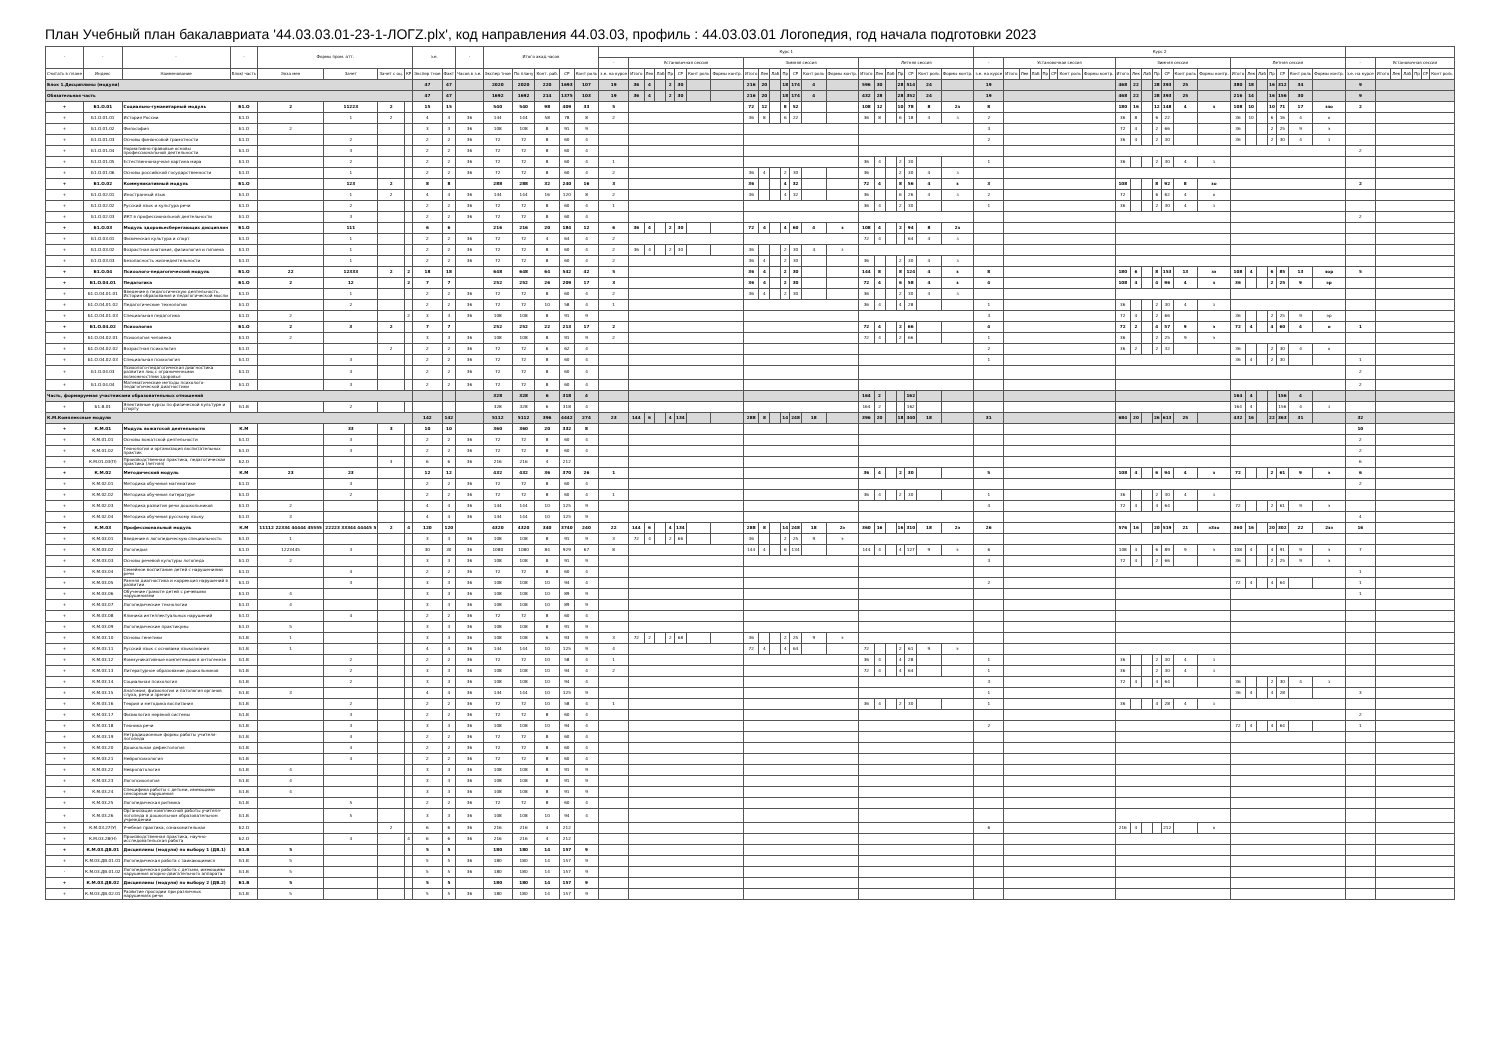План Учебный план бакалавриата '44.03.03.01-23-1-ЛОГZ.plx', код направления 44.03.03, профиль : 44.03.03.01 Логопедия, год начала подготовки 2023
| - | - | - | - | Формы пром. атт. | | | | з.е. | | - | Итого акад.часов | | | | | Курс 1 | | | | | | | | | | | | | | | | | | | | | | Курс 2 | | | | | | | | | | | | | | | | | | | | | | | | | | | | |
| --- | --- | --- | --- | --- | --- | --- | --- | --- | --- | --- | --- | --- | --- | --- | --- | --- | --- | --- | --- | --- | --- | --- | --- | --- | --- | --- | --- | --- | --- | --- | --- | --- | --- | --- | --- | --- | --- | --- | --- | --- | --- | --- | --- | --- | --- | --- | --- | --- | --- | --- | --- | --- | --- | --- | --- | --- | --- | --- | --- | --- | --- | --- | --- | --- | --- | --- |
| | | | | | | | | | | | | | | | | - | Установочная сессия | | | | | | | Зимняя сессия | | | | | | | Летняя сессия | | | | | | | - | Установочная сессия | | | | | | | Зимняя сессия | | | | | | | Летняя сессия | | | | | | | - | Установочная сессия | | | | | |
| Считать в плане | Индекс | Наименование | Блок/ часть | Экза мен | Зачет | Зачет с оц. | КР | Экспер тное | Факт | Часов в з.е. | Экспер тное | По плану | Конт. раб. | СР | Конт роль | з.е. на курсе | Итого | Лек | Лаб | Пр | СР | Конт роль | Формы контр. | Итого | Лек | Лаб | Пр | СР | Конт роль | Формы контр. | Итого | Лек | Лаб | Пр | СР | Конт роль | Формы контр. | з.е. на курсе | Итого | Лек | Лаб | Пр | СР | Конт роль | Формы контр. | Итого | Лек | Лаб | Пр | СР | Конт роль | Формы контр. | Итого | Лек | Лаб | Пр | СР | Конт роль | Формы контр. | з.е. на курсе | Итого | Лек | Лаб | Пр | СР | Конт роль |
| Блок 1.Дисциплины (модули) | | | | | | | | 47 | 47 | | 2020 | 2020 | 220 | 1693 | 107 | 19 | 36 | 4 | | 2 | 30 | | | 216 | 20 | | 18 | 174 | 4 | | 596 | 30 | | 28 | 514 | 24 | | 19 | | | | | | | | 468 | 22 | | 28 | 393 | 25 | | 380 | 18 | | 16 | 312 | 34 | | 9 | | | | | | |
| Обязательная часть | | | | | | | | 47 | 47 | | 1692 | 1692 | 214 | 1375 | 103 | 19 | 36 | 4 | | 2 | 30 | | | 216 | 20 | | 18 | 174 | 4 | | 432 | 28 | | 28 | 352 | 24 | | 19 | | | | | | | | 468 | 22 | | 28 | 393 | 25 | | 216 | 14 | | 16 | 156 | 30 | | 9 | | | | | | |
| + | Б1.О.01 | Социально-гуманитарный модуль | Б1.О | 2 | 11223 | 2 | | 15 | 15 | | 540 | 540 | 98 | 409 | 33 | 5 | | | | | | | | 72 | 12 | | 8 | 52 | | | 108 | 12 | | 10 | 78 | 8 | 2з | 8 | | | | | | | | 180 | 16 | | 12 | 148 | 4 | з | 108 | 10 | | 10 | 71 | 17 | ззо | 2 | | | | | | |
| + | Б1.О.01.01 | История России | Б1.О | | 1 | 2 | | 4 | 4 | 36 | 144 | 144 | 58 | 78 | 8 | 2 | | | | | | | | 36 | 8 | | 6 | 22 | | | 36 | 8 | | 6 | 18 | 4 | з | 2 | | | | | | | | 36 | 8 | | 6 | 22 | | | 36 | 10 | | 6 | 16 | 4 | о | | | | | | | |
| + | Б1.О.01.02 | Философия | Б1.О | 2 | | | | 3 | 3 | 36 | 108 | 108 | 8 | 91 | 9 | | | | | | | | | | | | | | | | | | | | | | | 3 | | | | | | | | 72 | 4 | | 2 | 66 | | | 36 | | | 2 | 25 | 9 | э | | | | | | | |
| + | Б1.О.01.03 | Основы финансовой грамотности | Б1.О | | 2 | | | 2 | 2 | 36 | 72 | 72 | 8 | 60 | 4 | | | | | | | | | | | | | | | | | | | | | | | 2 | | | | | | | | 36 | 4 | | 2 | 30 | | | 36 | | | 2 | 30 | 4 | з | | | | | | | |
| + | Б1.О.01.04 | Нормативно-правовые основы профессиональной деятельности | Б1.О | | 3 | | | 2 | 2 | 36 | 72 | 72 | 8 | 60 | 4 | | | | | | | | | | | | | | | | | | | | | | | | | | | | | | | | | | | | | | | | | | | | | 2 | | | | | | |
| + | Б1.О.01.05 | Естественнонаучная картина мира | Б1.О | | 2 | | | 2 | 2 | 36 | 72 | 72 | 8 | 60 | 4 | 1 | | | | | | | | | | | | | | | 36 | 4 | | 2 | 30 | | | 1 | | | | | | | | 36 | | | 2 | 30 | 4 | з | | | | | | | | | | | | | | |
| + | Б1.О.01.06 | Основы российской государственности | Б1.О | | 1 | | | 2 | 2 | 36 | 72 | 72 | 8 | 60 | 4 | 2 | | | | | | | | 36 | 4 | | 2 | 30 | | | 36 | | | 2 | 30 | 4 | з | | | | | | | | | | | | | | | | | | | | | | | | | | | | | |
| + | Б1.О.02 | Коммуникативный модуль | Б1.О | | 123 | 2 | | 8 | 8 | | 288 | 288 | 32 | 240 | 16 | 3 | | | | | | | | 36 | | | 4 | 32 | | | 72 | 4 | | 8 | 56 | 4 | з | 3 | | | | | | | | 108 | | | 8 | 92 | 8 | зо | | | | | | | | 2 | | | | | | |
| + | Б1.О.02.01 | Иностранный язык | Б1.О | | 1 | 2 | | 4 | 4 | 36 | 144 | 144 | 16 | 120 | 8 | 2 | | | | | | | | 36 | | | 4 | 32 | | | 36 | | | 6 | 26 | 4 | з | 2 | | | | | | | | 72 | | | 6 | 62 | 4 | о | | | | | | | | | | | | | | |
| + | Б1.О.02.02 | Русский язык и культура речи | Б1.О | | 2 | | | 2 | 2 | 36 | 72 | 72 | 8 | 60 | 4 | 1 | | | | | | | | | | | | | | | 36 | 4 | | 2 | 30 | | | 1 | | | | | | | | 36 | | | 2 | 30 | 4 | з | | | | | | | | | | | | | | |
| + | Б1.О.02.03 | ИКТ в профессиональной деятельности | Б1.О | | 3 | | | 2 | 2 | 36 | 72 | 72 | 8 | 60 | 4 | | | | | | | | | | | | | | | | | | | | | | | | | | | | | | | | | | | | | | | | | | | | | 2 | | | | | | |
| + | Б1.О.03 | Модуль здоровьесберегающих дисциплин | Б1.О | | 111 | | | 6 | 6 | | 216 | 216 | 20 | 184 | 12 | 6 | 36 | 4 | | 2 | 30 | | | 72 | 4 | | 4 | 60 | 4 | з | 108 | 4 | | 2 | 94 | 8 | 2з | | | | | | | | | | | | | | | | | | | | | | | | | | | | | |
| + | Б1.О.03.01 | Физическая культура и спорт | Б1.О | | 1 | | | 2 | 2 | 36 | 72 | 72 | 4 | 64 | 4 | 2 | | | | | | | | | | | | | | | 72 | 4 | | | 64 | 4 | з | | | | | | | | | | | | | | | | | | | | | | | | | | | | | |
| + | Б1.О.03.02 | Возрастная анатомия, физиология и гигиена | Б1.О | | 1 | | | 2 | 2 | 36 | 72 | 72 | 8 | 60 | 4 | 2 | 36 | 4 | | 2 | 30 | | | 36 | | | 2 | 30 | 4 | з | | | | | | | | | | | | | | | | | | | | | | | | | | | | | | | | | | | | |
| + | Б1.О.03.03 | Безопасность жизнедеятельности | Б1.О | | 1 | | | 2 | 2 | 36 | 72 | 72 | 8 | 60 | 4 | 2 | | | | | | | | 36 | 4 | | 2 | 30 | | | 36 | | | 2 | 30 | 4 | з | | | | | | | | | | | | | | | | | | | | | | | | | | | | | |
| + | Б1.О.04 | Психолого-педагогический модуль | Б1.О | 22 | 12333 | 2 | 2 | 18 | 18 | | 648 | 648 | 64 | 542 | 42 | 5 | | | | | | | | 36 | 4 | | 2 | 30 | | | 144 | 8 | | 8 | 124 | 4 | з | 8 | | | | | | | | 180 | 6 | | 8 | 153 | 13 | зэ | 108 | 4 | | 6 | 85 | 13 | зор | 5 | | | | | | |
| + | Б1.О.04.01 | Педагогика | Б1.О | 2 | 12 | | 2 | 7 | 7 | | 252 | 252 | 26 | 209 | 17 | 3 | | | | | | | | 36 | 4 | | 2 | 30 | | | 72 | 4 | | 6 | 58 | 4 | з | 4 | | | | | | | | 108 | 4 | | 4 | 96 | 4 | з | 36 | | | 2 | 25 | 9 | эр | | | | | | | |
| + | Б1.О.04.01.01 | Введение в педагогическую деятельность. История образования и педагогической мысли | Б1.О | | 1 | | | 2 | 2 | 36 | 72 | 72 | 8 | 60 | 4 | 2 | | | | | | | | 36 | 4 | | 2 | 30 | | | 36 | | | 2 | 30 | 4 | з | | | | | | | | | | | | | | | | | | | | | | | | | | | | | |
| + | Б1.О.04.01.02 | Педагогические технологии | Б1.О | | 2 | | | 2 | 2 | 36 | 72 | 72 | 10 | 58 | 4 | 1 | | | | | | | | | | | | | | | 36 | 4 | | 4 | 28 | | | 1 | | | | | | | | 36 | | | 2 | 30 | 4 | з | | | | | | | | | | | | | | |
| + | Б1.О.04.01.03 | Специальная педагогика | Б1.О | 2 | | | 2 | 3 | 3 | 36 | 108 | 108 | 8 | 91 | 9 | | | | | | | | | | | | | | | | | | | | | | | 3 | | | | | | | | 72 | 4 | | 2 | 66 | | | 36 | | | 2 | 25 | 9 | эр | | | | | | | |
| + | Б1.О.04.02 | Психология | Б1.О | 2 | 3 | 2 | | 7 | 7 | | 252 | 252 | 22 | 213 | 17 | 2 | | | | | | | | | | | | | | | 72 | 4 | | 2 | 66 | | | 4 | | | | | | | | 72 | 2 | | 4 | 57 | 9 | э | 72 | 4 | | 4 | 60 | 4 | о | 1 | | | | | | |
| + | Б1.О.04.02.01 | Психология человека | Б1.О | 2 | | | | 3 | 3 | 36 | 108 | 108 | 8 | 91 | 9 | 2 | | | | | | | | | | | | | | | 72 | 4 | | 2 | 66 | | | 1 | | | | | | | | 36 | | | 2 | 25 | 9 | э | | | | | | | | | | | | | | |
| + | Б1.О.04.02.02 | Возрастная психология | Б1.О | | | 2 | | 2 | 2 | 36 | 72 | 72 | 6 | 62 | 4 | | | | | | | | | | | | | | | | | | | | | | | 2 | | | | | | | | 36 | 2 | | 2 | 32 | | | 36 | | | 2 | 30 | 4 | о | | | | | | | |
| + | Б1.О.04.02.03 | Специальная психология | Б1.О | | 3 | | | 2 | 2 | 36 | 72 | 72 | 8 | 60 | 4 | | | | | | | | | | | | | | | | | | | | | | | 1 | | | | | | | | | | | | | | | 36 | 4 | | 2 | 30 | | | 1 | | | | | | |
| + | Б1.О.04.03 | Психолого-педагогическая диагностика развития лиц с ограниченными возможностями здоровья | Б1.О | | 3 | | | 2 | 2 | 36 | 72 | 72 | 8 | 60 | 4 | | | | | | | | | | | | | | | | | | | | | | | | | | | | | | | | | | | | | | | | | | | | | 2 | | | | | | |
| + | Б1.О.04.04 | Математические методы психолого-педагогической диагностики | Б1.О | | 3 | | | 2 | 2 | 36 | 72 | 72 | 8 | 60 | 4 | | | | | | | | | | | | | | | | | | | | | | | | | | | | | | | | | | | | | | | | | | | | | 2 | | | | | | |
| Часть, формируемая участниками образовательных отношений | | | | | | | | | | | 328 | 328 | 6 | 318 | 4 | | | | | | | | | | | | | | | | 164 | 2 | | | 162 | | | | | | | | | | | | | | | | | | 164 | 4 | | | 156 | 4 | | | | | | | | |
| + | Б1.В.01 | Элективные курсы по физической культуре и спорту | Б1.В | | 2 | | | | | | 328 | 328 | 6 | 318 | 4 | | | | | | | | | | | | | | | | 164 | 2 | | | 162 | | | | | | | | | | | | | | | | | | 164 | 4 | | | 156 | 4 | з | | | | | | | |
| К.М.Комплексные модули | | | | | | | | 142 | 142 | | 5112 | 5112 | 396 | 4442 | 274 | 23 | 144 | 6 | | 4 | 134 | | | 288 | 8 | | 14 | 248 | 18 | | 396 | 20 | | 18 | 340 | 18 | | 31 | | | | | | | | 684 | 20 | | 26 | 613 | 25 | | 432 | 16 | | 22 | 363 | 31 | | 32 | | | | | | |
| + | К.М.01 | Модуль вожатской деятельности | К.М | | 33 | 3 | | 10 | 10 | | 360 | 360 | 20 | 332 | 8 | | | | | | | | | | | | | | | | | | | | | | | | | | | | | | | | | | | | | | | | | | | | | 10 | | | | | | |
| + | К.М.01.01 | Основы вожатской деятельности | Б1.О | | 3 | | | 2 | 2 | 36 | 72 | 72 | 8 | 60 | 4 | | | | | | | | | | | | | | | | | | | | | | | | | | | | | | | | | | | | | | | | | | | | | 2 | | | | | | |
| + | К.М.01.02 | Технология и организация воспитательных практик | Б1.О | | 3 | | | 2 | 2 | 36 | 72 | 72 | 8 | 60 | 4 | | | | | | | | | | | | | | | | | | | | | | | | | | | | | | | | | | | | | | | | | | | | | 2 | | | | | | |
| + | К.М.01.03(П) | Производственная практика, педагогическая практика (летняя) | Б2.О | | | 3 | | 6 | 6 | 36 | 216 | 216 | 4 | 212 | | | | | | | | | | | | | | | | | | | | | | | | | | | | | | | | | | | | | | | | | | | | | | 6 | | | | | | |
| + | К.М.02 | Методический модуль | К.М | 23 | 23 | | | 12 | 12 | | 432 | 432 | 36 | 370 | 26 | 1 | | | | | | | | | | | | | | | 36 | 4 | | 2 | 30 | | | 5 | | | | | | | | 108 | 4 | | 6 | 94 | 4 | з | 72 | | | 2 | 61 | 9 | э | 6 | | | | | | |
| + | К.М.02.01 | Методика обучения математике | Б1.О | | 3 | | | 2 | 2 | 36 | 72 | 72 | 8 | 60 | 4 | | | | | | | | | | | | | | | | | | | | | | | | | | | | | | | | | | | | | | | | | | | | | 2 | | | | | | |
| + | К.М.02.02 | Методика обучения литературе | Б1.О | | 2 | | | 2 | 2 | 36 | 72 | 72 | 8 | 60 | 4 | 1 | | | | | | | | | | | | | | | 36 | 4 | | 2 | 30 | | | 1 | | | | | | | | 36 | | | 2 | 30 | 4 | з | | | | | | | | | | | | | | |
| + | К.М.02.03 | Методика развития речи дошкольников | Б1.О | 2 | | | | 4 | 4 | 36 | 144 | 144 | 10 | 125 | 9 | | | | | | | | | | | | | | | | | | | | | | | 4 | | | | | | | | 72 | 4 | | 4 | 64 | | | 72 | | | 2 | 61 | 9 | э | | | | | | | |
| + | К.М.02.04 | Методика обучения русскому языку | Б1.О | 3 | | | | 4 | 4 | 36 | 144 | 144 | 10 | 125 | 9 | | | | | | | | | | | | | | | | | | | | | | | | | | | | | | | | | | | | | | | | | | | | | 4 | | | | | | |
| + | К.М.03 | Профессиональный модуль | К.М | 11112 22334 44444 45555 | 22223 33344 44445 5 | 2 | 4 | 120 | 120 | | 4320 | 4320 | 340 | 3740 | 240 | 22 | 144 | 6 | | 4 | 134 | | | 288 | 8 | | 14 | 248 | 18 | 2э | 360 | 16 | | 16 | 310 | 18 | 2э | 26 | | | | | | | | 576 | 16 | | 20 | 519 | 21 | э3зо | 360 | 16 | | 20 | 302 | 22 | 2зэ | 16 | | | | | | |
| + | К.М.03.01 | Введение в логопедическую специальность | Б1.О | 1 | | | | 3 | 3 | 36 | 108 | 108 | 8 | 91 | 9 | 3 | 72 | 4 | | 2 | 66 | | | 36 | | | 2 | 25 | 9 | э | | | | | | | | | | | | | | | | | | | | | | | | | | | | | | | | | | | | |
| + | К.М.03.02 | Логопедия | Б1.О | 1223445 | 3 | | | 30 | 30 | 36 | 1080 | 1080 | 84 | 929 | 67 | 8 | | | | | | | | 144 | 4 | | 6 | 134 | | | 144 | 4 | | 4 | 127 | 9 | э | 6 | | | | | | | | 108 | 4 | | 6 | 89 | 9 | э | 108 | 4 | | 4 | 91 | 9 | э | 7 | | | | | | |
| + | К.М.03.03 | Основы речевой культуры логопеда | Б1.О | 2 | | | | 3 | 3 | 36 | 108 | 108 | 8 | 91 | 9 | | | | | | | | | | | | | | | | | | | | | | | 3 | | | | | | | | 72 | 4 | | 2 | 66 | | | 36 | | | 2 | 25 | 9 | э | | | | | | | |
| + | К.М.03.04 | Семейное воспитание детей с нарушениями речи | Б1.О | | 4 | | | 2 | 2 | 36 | 72 | 72 | 8 | 60 | 4 | | | | | | | | | | | | | | | | | | | | | | | | | | | | | | | | | | | | | | | | | | | | | 1 | | | | | | |
| + | К.М.03.05 | Ранняя диагностика и коррекция нарушений в развитии | Б1.О | | 3 | | | 3 | 3 | 36 | 108 | 108 | 10 | 94 | 4 | | | | | | | | | | | | | | | | | | | | | | | 2 | | | | | | | | | | | | | | | 72 | 4 | | 4 | 64 | | | 1 | | | | | | |
| + | К.М.03.06 | Обучение грамоте детей с речевыми нарушениями | Б1.О | 4 | | | | 3 | 3 | 36 | 108 | 108 | 10 | 89 | 9 | | | | | | | | | | | | | | | | | | | | | | | | | | | | | | | | | | | | | | | | | | | | | 1 | | | | | | |
| + | К.М.03.07 | Логопедические технологии | Б1.О | 4 | | | | 3 | 3 | 36 | 108 | 108 | 10 | 89 | 9 | | | | | | | | | | | | | | | | | | | | | | | | | | | | | | | | | | | | | | | | | | | | | | | | | | | |
| + | К.М.03.08 | Клиника интеллектуальных нарушений | Б1.О | | 4 | | | 2 | 2 | 36 | 72 | 72 | 8 | 60 | 4 | | | | | | | | | | | | | | | | | | | | | | | | | | | | | | | | | | | | | | | | | | | | | | | | | | | |
| + | К.М.03.09 | Логопедические практикумы | Б1.О | 5 | | | | 3 | 3 | 36 | 108 | 108 | 8 | 91 | 9 | | | | | | | | | | | | | | | | | | | | | | | | | | | | | | | | | | | | | | | | | | | | | | | | | | | |
| + | К.М.03.10 | Основы генетики | Б1.В | 1 | | | | 3 | 3 | 36 | 108 | 108 | 6 | 93 | 9 | 3 | 72 | 2 | | 2 | 68 | | | 36 | | | 2 | 25 | 9 | э | | | | | | | | | | | | | | | | | | | | | | | | | | | | | | | | | | | | |
| + | К.М.03.11 | Русский язык с основами языкознания | Б1.В | 1 | | | | 4 | 4 | 36 | 144 | 144 | 10 | 125 | 9 | 4 | | | | | | | | 72 | 4 | | 4 | 64 | | | 72 | | | 2 | 61 | 9 | э | | | | | | | | | | | | | | | | | | | | | | | | | | | | | |
| + | К.М.03.12 | Коммуникативные компетенции в онтогенезе | Б1.В | | 2 | | | 2 | 2 | 36 | 72 | 72 | 10 | 58 | 4 | 1 | | | | | | | | | | | | | | | 36 | 4 | | 4 | 28 | | | 1 | | | | | | | | 36 | | | 2 | 30 | 4 | з | | | | | | | | | | | | | | |
| + | К.М.03.13 | Литературное образование дошкольников | Б1.В | | 2 | | | 3 | 3 | 36 | 108 | 108 | 10 | 94 | 4 | 2 | | | | | | | | | | | | | | | 72 | 4 | | 4 | 64 | | | 1 | | | | | | | | 36 | | | 2 | 30 | 4 | з | | | | | | | | | | | | | | |
| + | К.М.03.14 | Социальная психология | Б1.В | | 2 | | | 3 | 3 | 36 | 108 | 108 | 10 | 94 | 4 | | | | | | | | | | | | | | | | | | | | | | | 3 | | | | | | | | 72 | 4 | | 4 | 64 | | | 36 | | | 2 | 30 | 4 | з | | | | | | | |
| + | К.М.03.15 | Анатомия, физиология и патология органов слуха, речи и зрения | Б1.В | 3 | | | | 4 | 4 | 36 | 144 | 144 | 10 | 125 | 9 | | | | | | | | | | | | | | | | | | | | | | | 1 | | | | | | | | | | | | | | | 36 | 4 | | 4 | 28 | | | 3 | | | | | | |
| + | К.М.03.16 | Теория и методика воспитания | Б1.В | | 2 | | | 2 | 2 | 36 | 72 | 72 | 10 | 58 | 4 | 1 | | | | | | | | | | | | | | | 36 | 4 | | 2 | 30 | | | 1 | | | | | | | | 36 | | | 4 | 28 | 4 | з | | | | | | | | | | | | | | |
| + | К.М.03.17 | Физиология нервной системы | Б1.В | | 3 | | | 2 | 2 | 36 | 72 | 72 | 8 | 60 | 4 | | | | | | | | | | | | | | | | | | | | | | | | | | | | | | | | | | | | | | | | | | | | | 2 | | | | | | |
| + | К.М.03.18 | Техника речи | Б1.В | | 3 | | | 3 | 3 | 36 | 108 | 108 | 10 | 94 | 4 | | | | | | | | | | | | | | | | | | | | | | | 2 | | | | | | | | | | | | | | | 72 | 4 | | 4 | 64 | | | 1 | | | | | | |
| + | К.М.03.19 | Нетрадиционные формы работы учителя-логопеда | Б1.В | | 4 | | | 2 | 2 | 36 | 72 | 72 | 8 | 60 | 4 | | | | | | | | | | | | | | | | | | | | | | | | | | | | | | | | | | | | | | | | | | | | | | | | | | | |
| + | К.М.03.20 | Дошкольная дефектология | Б1.В | | 4 | | | 2 | 2 | 36 | 72 | 72 | 8 | 60 | 4 | | | | | | | | | | | | | | | | | | | | | | | | | | | | | | | | | | | | | | | | | | | | | | | | | | | |
| + | К.М.03.21 | Нейропсихология | Б1.В | | 4 | | | 2 | 2 | 36 | 72 | 72 | 8 | 60 | 4 | | | | | | | | | | | | | | | | | | | | | | | | | | | | | | | | | | | | | | | | | | | | | | | | | | | |
| + | К.М.03.22 | Невропатология | Б1.В | 4 | | | | 3 | 3 | 36 | 108 | 108 | 8 | 91 | 9 | | | | | | | | | | | | | | | | | | | | | | | | | | | | | | | | | | | | | | | | | | | | | | | | | | | |
| + | К.М.03.23 | Логопсихология | Б1.В | 4 | | | | 3 | 3 | 36 | 108 | 108 | 8 | 91 | 9 | | | | | | | | | | | | | | | | | | | | | | | | | | | | | | | | | | | | | | | | | | | | | | | | | | | |
| + | К.М.03.24 | Специфика работы с детьми, имеющими сенсорные нарушения | Б1.В | 4 | | | | 3 | 3 | 36 | 108 | 108 | 8 | 91 | 9 | | | | | | | | | | | | | | | | | | | | | | | | | | | | | | | | | | | | | | | | | | | | | | | | | | | |
| + | К.М.03.25 | Логопедическая ритмика | Б1.В | | 5 | | | 2 | 2 | 36 | 72 | 72 | 8 | 60 | 4 | | | | | | | | | | | | | | | | | | | | | | | | | | | | | | | | | | | | | | | | | | | | | | | | | | | |
| + | К.М.03.26 | Организация комплексной работы учителя-логопеда в дошкольном образовательном учреждении | Б1.В | | 5 | | | 3 | 3 | 36 | 108 | 108 | 10 | 94 | 4 | | | | | | | | | | | | | | | | | | | | | | | | | | | | | | | | | | | | | | | | | | | | | | | | | | | |
| + | К.М.03.27(У) | Учебная практика, ознакомительная | Б2.О | | | 2 | | 6 | 6 | 36 | 216 | 216 | 4 | 212 | | | | | | | | | | | | | | | | | | | | | | | | 6 | | | | | | | | 216 | 4 | | | 212 | | о | | | | | | | | | | | | | | |
| + | К.М.03.28(Н) | Производственная практика, научно-исследовательская работа | Б2.О | | 4 | | 4 | 6 | 6 | 36 | 216 | 216 | 4 | 212 | | | | | | | | | | | | | | | | | | | | | | | | | | | | | | | | | | | | | | | | | | | | | | | | | | | | |
| + | К.М.03.ДВ.01 | Дисциплины (модули) по выбору 1 (ДВ.1) | Б1.В | 5 | | | | 5 | 5 | | 180 | 180 | 14 | 157 | 9 | | | | | | | | | | | | | | | | | | | | | | | | | | | | | | | | | | | | | | | | | | | | | | | | | | | |
| + | К.М.03.ДВ.01.01 | Логопедическая работа с заикающимися | Б1.В | 5 | | | | 5 | 5 | 36 | 180 | 180 | 14 | 157 | 9 | | | | | | | | | | | | | | | | | | | | | | | | | | | | | | | | | | | | | | | | | | | | | | | | | | | |
| - | К.М.03.ДВ.01.02 | Логопедическая работа с детьми, имеющими нарушения опорно-двигательного аппарата | Б1.В | 5 | | | | 5 | 5 | 36 | 180 | 180 | 14 | 157 | 9 | | | | | | | | | | | | | | | | | | | | | | | | | | | | | | | | | | | | | | | | | | | | | | | | | | | |
| + | К.М.03.ДВ.02 | Дисциплины (модули) по выбору 2 (ДВ.2) | Б1.В | 5 | | | | 5 | 5 | | 180 | 180 | 14 | 157 | 9 | | | | | | | | | | | | | | | | | | | | | | | | | | | | | | | | | | | | | | | | | | | | | | | | | | | |
| + | К.М.03.ДВ.02.01 | Развитие просодии при различных нарушениях речи | Б1.В | 5 | | | | 5 | 5 | 36 | 180 | 180 | 14 | 157 | 9 | | | | | | | | | | | | | | | | | | | | | | | | | | | | | | | | | | | | | | | | | | | | | | | | | | | |